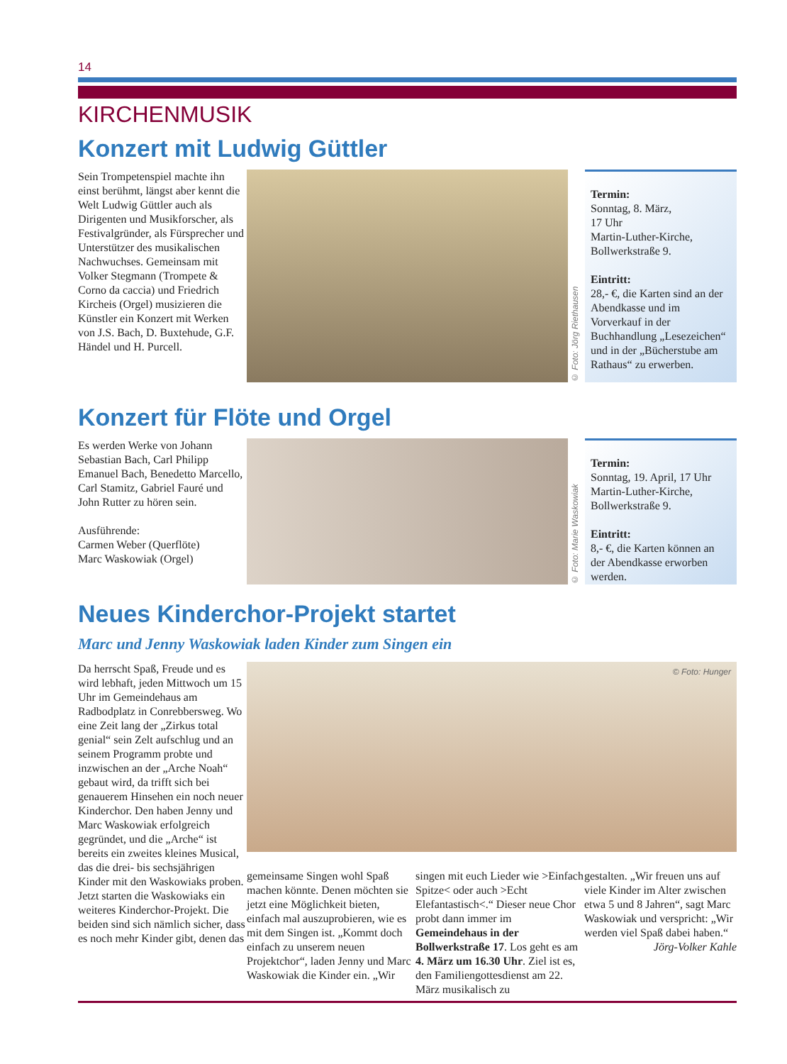14
KIRCHENMUSIK
Konzert mit Ludwig Güttler
Sein Trompetenspiel machte ihn einst berühmt, längst aber kennt die Welt Ludwig Güttler auch als Dirigenten und Musikforscher, als Festivalgründer, als Fürsprecher und Unterstützer des musikalischen Nachwuchses. Gemeinsam mit Volker Stegmann (Trompete & Corno da caccia) und Friedrich Kircheis (Orgel) musizieren die Künstler ein Konzert mit Werken von J.S. Bach, D. Buxtehude, G.F. Händel und H. Purcell.
© Foto: Jörg Riethausen
Termin:
Sonntag, 8. März,
17 Uhr
Martin-Luther-Kirche,
Bollwerkstraße 9.
Eintritt:
28,- €, die Karten sind an der Abendkasse und im Vorverkauf in der Buchhandlung „Lesezeichen“ und in der „Bücherstube am Rathaus“ zu erwerben.
Konzert für Flöte und Orgel
Es werden Werke von Johann Sebastian Bach, Carl Philipp Emanuel Bach, Benedetto Marcello, Carl Stamitz, Gabriel Fauré und John Rutter zu hören sein.
Ausführende:
Carmen Weber (Querflöte)
Marc Waskowiak (Orgel)
© Foto: Marie Waskowiak
Termin:
Sonntag, 19. April, 17 Uhr
Martin-Luther-Kirche,
Bollwerkstraße 9.
Eintritt:
8,- €, die Karten können an der Abendkasse erworben werden.
Neues Kinderchor-Projekt startet
Marc und Jenny Waskowiak laden Kinder zum Singen ein
Da herrscht Spaß, Freude und es wird lebhaft, jeden Mittwoch um 15 Uhr im Gemeindehaus am Radbodplatz in Conrebbersweg. Wo eine Zeit lang der „Zirkus total genial“ sein Zelt aufschlug und an seinem Programm probte und inzwischen an der „Arche Noah“ gebaut wird, da trifft sich bei genauerem Hinsehen ein noch neuer Kinderchor. Den haben Jenny und Marc Waskowiak erfolgreich gegründet, und die „Arche“ ist bereits ein zweites kleines Musical, das die drei- bis sechsjährigen Kinder mit den Waskowiaks proben. Jetzt starten die Waskowiaks ein weiteres Kinderchor-Projekt. Die beiden sind sich nämlich sicher, dass es noch mehr Kinder gibt, denen das
© Foto: Hunger
gemeinsame Singen wohl Spaß machen könnte. Denen möchten sie jetzt eine Möglichkeit bieten, einfach mal auszuprobieren, wie es mit dem Singen ist. „Kommt doch einfach zu unserem neuen Projektchor“, laden Jenny und Marc Waskowiak die Kinder ein. „Wir
singen mit euch Lieder wie >Einfach Spitze< oder auch >Echt Elefantastisch<.“ Dieser neue Chor probt dann immer im Gemeindehaus in der Bollwerkstraße 17. Los geht es am 4. März um 16.30 Uhr. Ziel ist es, den Familiengottesdienst am 22. März musikalisch zu
gestalten. „Wir freuen uns auf viele Kinder im Alter zwischen etwa 5 und 8 Jahren“, sagt Marc Waskowiak und verspricht: „Wir werden viel Spaß dabei haben.“
Jörg-Volker Kahle